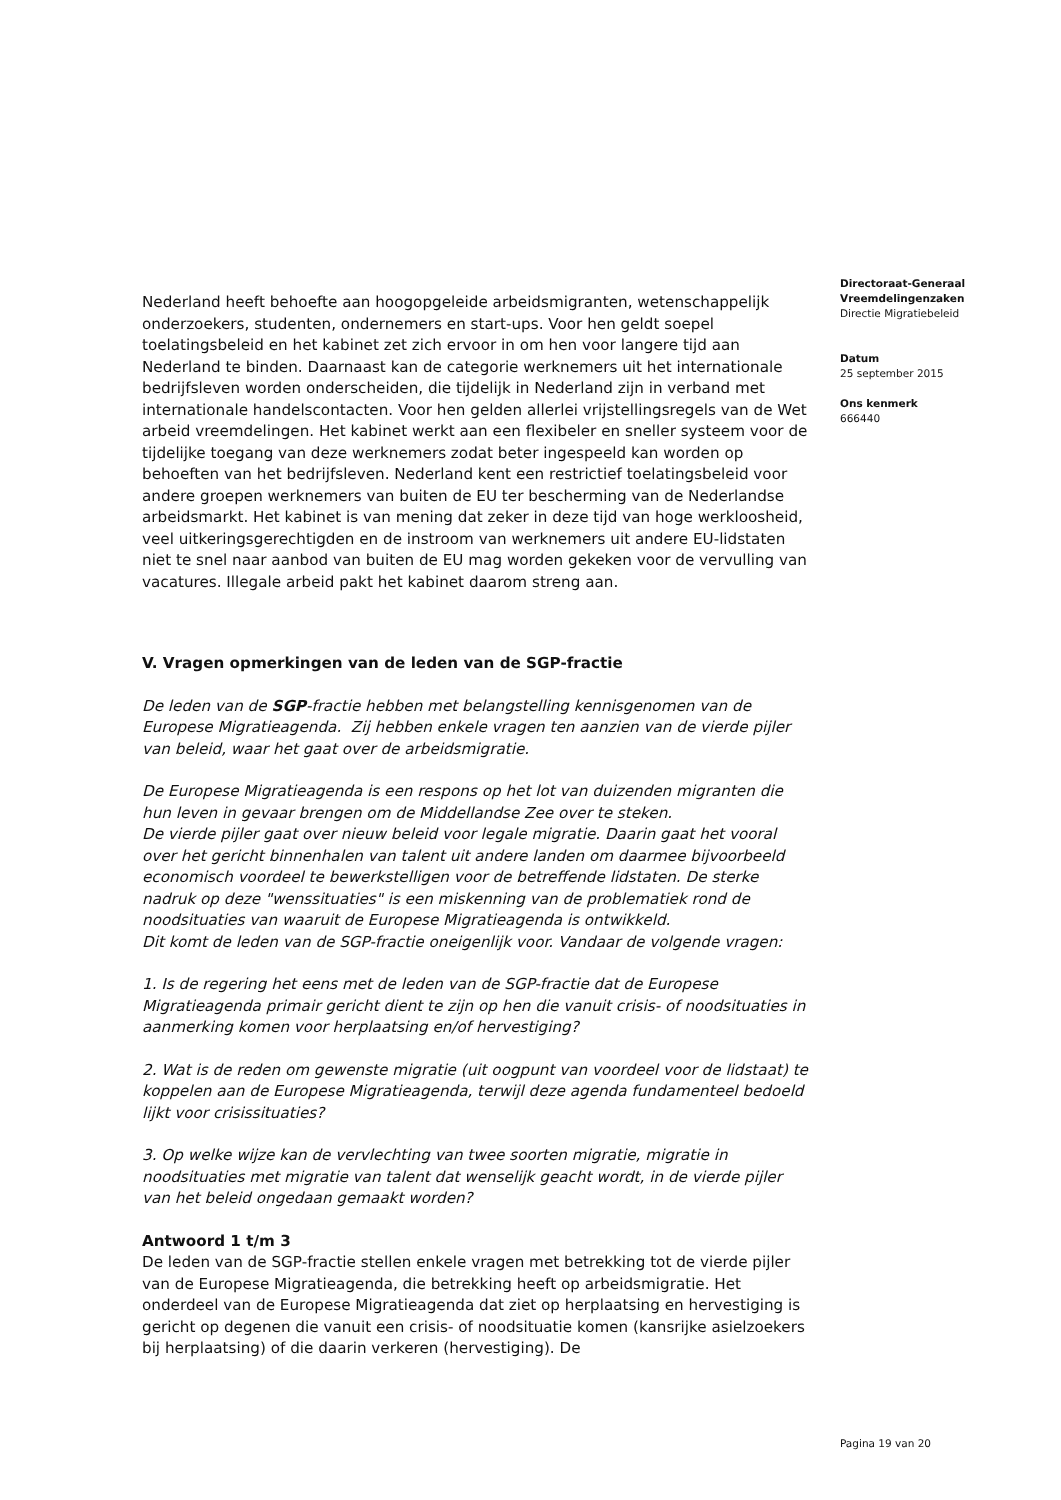Nederland heeft behoefte aan hoogopgeleide arbeidsmigranten, wetenschappelijk onderzoekers, studenten, ondernemers en start-ups. Voor hen geldt soepel toelatingsbeleid en het kabinet zet zich ervoor in om hen voor langere tijd aan Nederland te binden. Daarnaast kan de categorie werknemers uit het internationale bedrijfsleven worden onderscheiden, die tijdelijk in Nederland zijn in verband met internationale handelscontacten. Voor hen gelden allerlei vrijstellingsregels van de Wet arbeid vreemdelingen. Het kabinet werkt aan een flexibeler en sneller systeem voor de tijdelijke toegang van deze werknemers zodat beter ingespeeld kan worden op behoeften van het bedrijfsleven. Nederland kent een restrictief toelatingsbeleid voor andere groepen werknemers van buiten de EU ter bescherming van de Nederlandse arbeidsmarkt. Het kabinet is van mening dat zeker in deze tijd van hoge werkloosheid, veel uitkeringsgerechtigden en de instroom van werknemers uit andere EU-lidstaten niet te snel naar aanbod van buiten de EU mag worden gekeken voor de vervulling van vacatures. Illegale arbeid pakt het kabinet daarom streng aan.
V. Vragen opmerkingen van de leden van de SGP-fractie
De leden van de SGP-fractie hebben met belangstelling kennisgenomen van de Europese Migratieagenda. Zij hebben enkele vragen ten aanzien van de vierde pijler van beleid, waar het gaat over de arbeidsmigratie.
De Europese Migratieagenda is een respons op het lot van duizenden migranten die hun leven in gevaar brengen om de Middellandse Zee over te steken.
De vierde pijler gaat over nieuw beleid voor legale migratie. Daarin gaat het vooral over het gericht binnenhalen van talent uit andere landen om daarmee bijvoorbeeld economisch voordeel te bewerkstelligen voor de betreffende lidstaten. De sterke nadruk op deze "wenssituaties" is een miskenning van de problematiek rond de noodsituaties van waaruit de Europese Migratieagenda is ontwikkeld.
Dit komt de leden van de SGP-fractie oneigenlijk voor. Vandaar de volgende vragen:
1. Is de regering het eens met de leden van de SGP-fractie dat de Europese Migratieagenda primair gericht dient te zijn op hen die vanuit crisis- of noodsituaties in aanmerking komen voor herplaatsing en/of hervestiging?
2. Wat is de reden om gewenste migratie (uit oogpunt van voordeel voor de lidstaat) te koppelen aan de Europese Migratieagenda, terwijl deze agenda fundamenteel bedoeld lijkt voor crisissituaties?
3. Op welke wijze kan de vervlechting van twee soorten migratie, migratie in noodsituaties met migratie van talent dat wenselijk geacht wordt, in de vierde pijler van het beleid ongedaan gemaakt worden?
Antwoord 1 t/m 3
De leden van de SGP-fractie stellen enkele vragen met betrekking tot de vierde pijler van de Europese Migratieagenda, die betrekking heeft op arbeidsmigratie. Het onderdeel van de Europese Migratieagenda dat ziet op herplaatsing en hervestiging is gericht op degenen die vanuit een crisis- of noodsituatie komen (kansrijke asielzoekers bij herplaatsing) of die daarin verkeren (hervestiging). De
Directoraat-Generaal
Vreemdelingenzaken
Directie Migratiebeleid
Datum
25 september 2015
Ons kenmerk
666440
Pagina 19 van 20